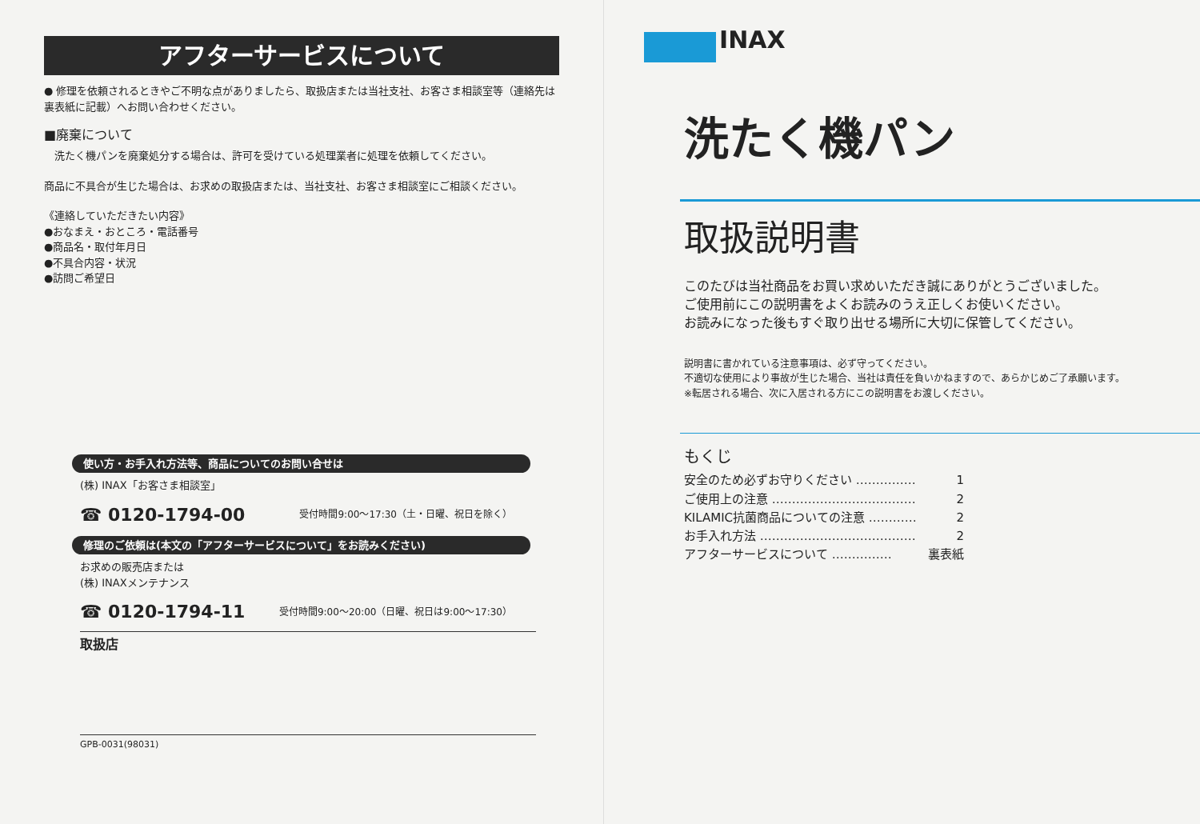アフターサービスについて
● 修理を依頼されるときやご不明な点がありましたら、取扱店または当社支社、お客さま相談室等（連絡先は裏表紙に記載）へお問い合わせください。
■廃棄について
　洗たく機パンを廃棄処分する場合は、許可を受けている処理業者に処理を依頼してください。
商品に不具合が生じた場合は、お求めの取扱店または、当社支社、お客さま相談室にご相談ください。
《連絡していただきたい内容》
●おなまえ・おところ・電話番号
●商品名・取付年月日
●不具合内容・状況
●訪問ご希望日
使い方・お手入れ方法等、商品についてのお問い合せは
(株) INAX「お客さま相談室」
☎ 0120-1794-00 受付時間9:00～17:30（土・日曜、祝日を除く）
修理のご依頼は(本文の「アフターサービスについて」をお読みください)
お求めの販売店または
(株) INAXメンテナンス
☎ 0120-1794-11 受付時間9:00～20:00（日曜、祝日は9:00～17:30）
取扱店
GPB-0031(98031)
INAX
洗たく機パン
取扱説明書
このたびは当社商品をお買い求めいただき誠にありがとうございました。
ご使用前にこの説明書をよくお読みのうえ正しくお使いください。
お読みになった後もすぐ取り出せる場所に大切に保管してください。
説明書に書かれている注意事項は、必ず守ってください。
不適切な使用により事故が生じた場合、当社は責任を負いかねますので、あらかじめご了承願います。
※転居される場合、次に入居される方にこの説明書をお渡しください。
もくじ
安全のため必ずお守りください …………… 1
ご使用上の注意 ……………………………… 2
KILAMIC抗菌商品についての注意 ………… 2
お手入れ方法 ………………………………… 2
アフターサービスについて …………… 裏表紙